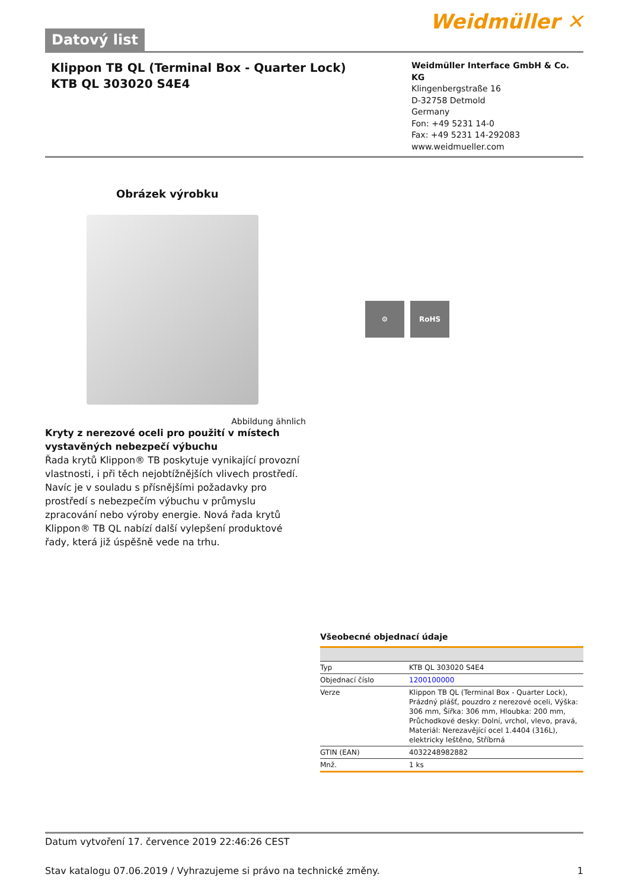Datový list
Weidmüller ✕
Klippon TB QL (Terminal Box - Quarter Lock)
KTB QL 303020 S4E4
Weidmüller Interface GmbH & Co. KG
Klingenbergstraße 16
D-32758 Detmold
Germany
Fon: +49 5231 14-0
Fax: +49 5231 14-292083
www.weidmueller.com
Obrázek výrobku
Abbildung ähnlich
Kryty z nerezové oceli pro použití v místech vystavěných nebezpečí výbuchu
Řada krytů Klippon® TB poskytuje vynikající provozní vlastnosti, i při těch nejobtížnějších vlivech prostředí. Navíc je v souladu s přísnějšími požadavky pro prostředí s nebezpečím výbuchu v průmyslu zpracování nebo výroby energie. Nová řada krytů Klippon® TB QL nabízí další vylepšení produktové řady, která již úspěšně vede na trhu.
⚙ RoHS
Všeobecné objednací údaje
| Typ | KTB QL 303020 S4E4 |
| Objednací číslo | 1200100000 |
| Verze | Klippon TB QL (Terminal Box - Quarter Lock), Prázdný plášť, pouzdro z nerezové oceli, Výška: 306 mm, Šířka: 306 mm, Hloubka: 200 mm, Průchodkové desky: Dolní, vrchol, vlevo, pravá, Materiál: Nerezavějící ocel 1.4404 (316L), elektricky leštěno, Stříbrná |
| GTIN (EAN) | 4032248982882 |
| Mnž. | 1 ks |
Datum vytvoření 17. července 2019 22:46:26 CEST
Stav katalogu 07.06.2019 / Vyhrazujeme si právo na technické změny. 1